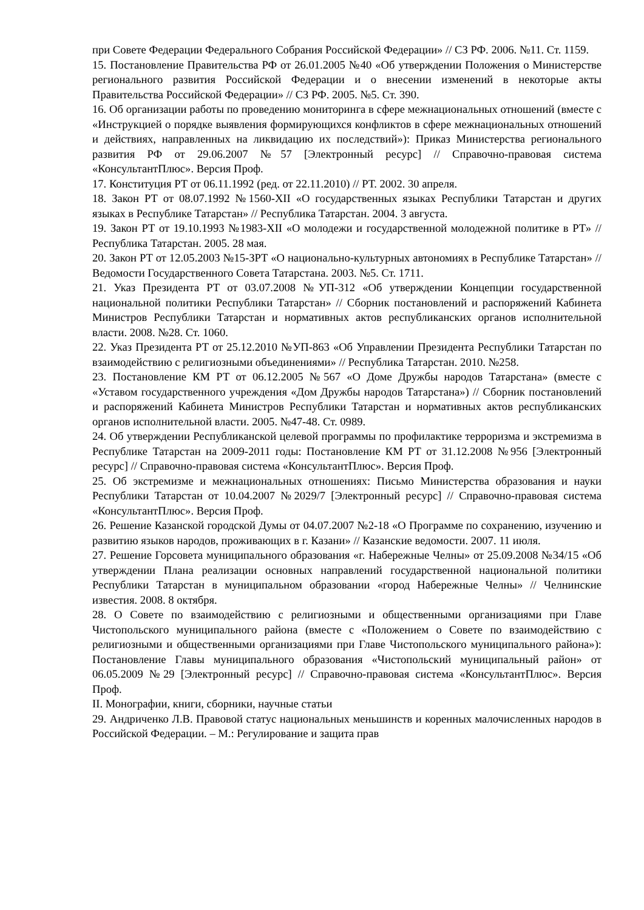при Совете Федерации Федерального Собрания Российской Федерации» // СЗ РФ. 2006. №11. Ст. 1159.
15. Постановление Правительства РФ от 26.01.2005 №40 «Об утверждении Положения о Министерстве регионального развития Российской Федерации и о внесении изменений в некоторые акты Правительства Российской Федерации» // СЗ РФ. 2005. №5. Ст. 390.
16. Об организации работы по проведению мониторинга в сфере межнациональных отношений (вместе с «Инструкцией о порядке выявления формирующихся конфликтов в сфере межнациональных отношений и действиях, направленных на ликвидацию их последствий»): Приказ Министерства регионального развития РФ от 29.06.2007 №57 [Электронный ресурс] // Справочно-правовая система «КонсультантПлюс». Версия Проф.
17. Конституция РТ от 06.11.1992 (ред. от 22.11.2010) // РТ. 2002. 30 апреля.
18. Закон РТ от 08.07.1992 №1560-XII «О государственных языках Республики Татарстан и других языках в Республике Татарстан» // Республика Татарстан. 2004. 3 августа.
19. Закон РТ от 19.10.1993 №1983-XII «О молодежи и государственной молодежной политике в РТ» // Республика Татарстан. 2005. 28 мая.
20. Закон РТ от 12.05.2003 №15-ЗРТ «О национально-культурных автономиях в Республике Татарстан» // Ведомости Государственного Совета Татарстана. 2003. №5. Ст. 1711.
21. Указ Президента РТ от 03.07.2008 №УП-312 «Об утверждении Концепции государственной национальной политики Республики Татарстан» // Сборник постановлений и распоряжений Кабинета Министров Республики Татарстан и нормативных актов республиканских органов исполнительной власти. 2008. №28. Ст. 1060.
22. Указ Президента РТ от 25.12.2010 №УП-863 «Об Управлении Президента Республики Татарстан по взаимодействию с религиозными объединениями» // Республика Татарстан. 2010. №258.
23. Постановление КМ РТ от 06.12.2005 №567 «О Доме Дружбы народов Татарстана» (вместе с «Уставом государственного учреждения «Дом Дружбы народов Татарстана») // Сборник постановлений и распоряжений Кабинета Министров Республики Татарстан и нормативных актов республиканских органов исполнительной власти. 2005. №47-48. Ст. 0989.
24. Об утверждении Республиканской целевой программы по профилактике терроризма и экстремизма в Республике Татарстан на 2009-2011 годы: Постановление КМ РТ от 31.12.2008 №956 [Электронный ресурс] // Справочно-правовая система «КонсультантПлюс». Версия Проф.
25. Об экстремизме и межнациональных отношениях: Письмо Министерства образования и науки Республики Татарстан от 10.04.2007 №2029/7 [Электронный ресурс] // Справочно-правовая система «КонсультантПлюс». Версия Проф.
26. Решение Казанской городской Думы от 04.07.2007 №2-18 «О Программе по сохранению, изучению и развитию языков народов, проживающих в г. Казани» // Казанские ведомости. 2007. 11 июля.
27. Решение Горсовета муниципального образования «г. Набережные Челны» от 25.09.2008 №34/15 «Об утверждении Плана реализации основных направлений государственной национальной политики Республики Татарстан в муниципальном образовании «город Набережные Челны» // Челнинские известия. 2008. 8 октября.
28. О Совете по взаимодействию с религиозными и общественными организациями при Главе Чистопольского муниципального района (вместе с «Положением о Совете по взаимодействию с религиозными и общественными организациями при Главе Чистопольского муниципального района»): Постановление Главы муниципального образования «Чистопольский муниципальный район» от 06.05.2009 №29 [Электронный ресурс] // Справочно-правовая система «КонсультантПлюс». Версия Проф.
II. Монографии, книги, сборники, научные статьи
29. Андриченко Л.В. Правовой статус национальных меньшинств и коренных малочисленных народов в Российской Федерации. – М.: Регулирование и защита прав